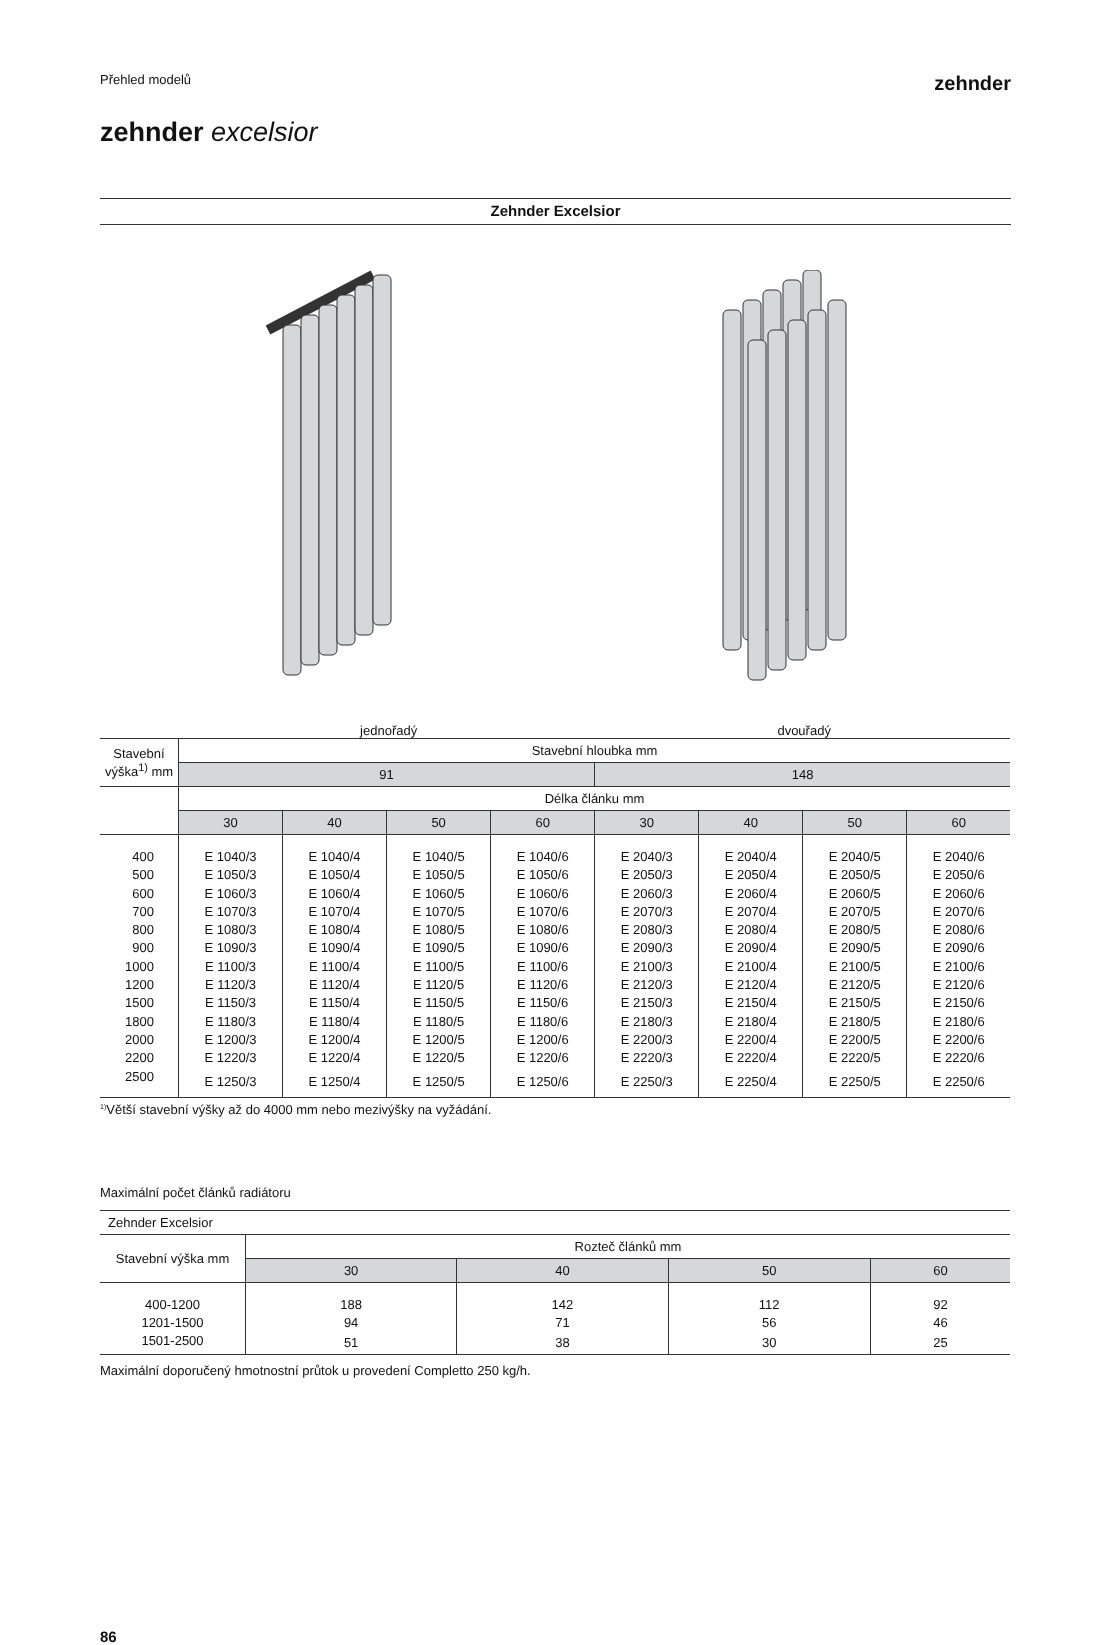Přehled modelů
zehnder
zehnder excelsior
Zehnder Excelsior
jednořadý dvouřadý
| Stavební výška<sup>1)</sup> mm | Stavební hloubka mm | | | | | | | |
| --- | --- | --- | --- | --- | --- | --- | --- | --- |
| | 91 | | | | 148 | | | |
| | Délka článku mm | | | | | | | |
| | 30 | 40 | 50 | 60 | 30 | 40 | 50 | 60 |
| 400 | E 1040/3 | E 1040/4 | E 1040/5 | E 1040/6 | E 2040/3 | E 2040/4 | E 2040/5 | E 2040/6 |
| 500 | E 1050/3 | E 1050/4 | E 1050/5 | E 1050/6 | E 2050/3 | E 2050/4 | E 2050/5 | E 2050/6 |
| 600 | E 1060/3 | E 1060/4 | E 1060/5 | E 1060/6 | E 2060/3 | E 2060/4 | E 2060/5 | E 2060/6 |
| 700 | E 1070/3 | E 1070/4 | E 1070/5 | E 1070/6 | E 2070/3 | E 2070/4 | E 2070/5 | E 2070/6 |
| 800 | E 1080/3 | E 1080/4 | E 1080/5 | E 1080/6 | E 2080/3 | E 2080/4 | E 2080/5 | E 2080/6 |
| 900 | E 1090/3 | E 1090/4 | E 1090/5 | E 1090/6 | E 2090/3 | E 2090/4 | E 2090/5 | E 2090/6 |
| 1000 | E 1100/3 | E 1100/4 | E 1100/5 | E 1100/6 | E 2100/3 | E 2100/4 | E 2100/5 | E 2100/6 |
| 1200 | E 1120/3 | E 1120/4 | E 1120/5 | E 1120/6 | E 2120/3 | E 2120/4 | E 2120/5 | E 2120/6 |
| 1500 | E 1150/3 | E 1150/4 | E 1150/5 | E 1150/6 | E 2150/3 | E 2150/4 | E 2150/5 | E 2150/6 |
| 1800 | E 1180/3 | E 1180/4 | E 1180/5 | E 1180/6 | E 2180/3 | E 2180/4 | E 2180/5 | E 2180/6 |
| 2000 | E 1200/3 | E 1200/4 | E 1200/5 | E 1200/6 | E 2200/3 | E 2200/4 | E 2200/5 | E 2200/6 |
| 2200 | E 1220/3 | E 1220/4 | E 1220/5 | E 1220/6 | E 2220/3 | E 2220/4 | E 2220/5 | E 2220/6 |
| 2500 | E 1250/3 | E 1250/4 | E 1250/5 | E 1250/6 | E 2250/3 | E 2250/4 | E 2250/5 | E 2250/6 |
<sup>1)</sup> Větší stavební výšky až do 4000 mm nebo mezivýšky na vyžádání.
Maximální počet článků radiátoru
| Zehnder Excelsior | | | | |
| Stavební výška mm | Rozteč článků mm | | | |
| | 30 | 40 | 50 | 60 |
| 400-1200 | 188 | 142 | 112 | 92 |
| 1201-1500 | 94 | 71 | 56 | 46 |
| 1501-2500 | 51 | 38 | 30 | 25 |
Maximální doporučený hmotnostní průtok u provedení Completto 250 kg/h.
86